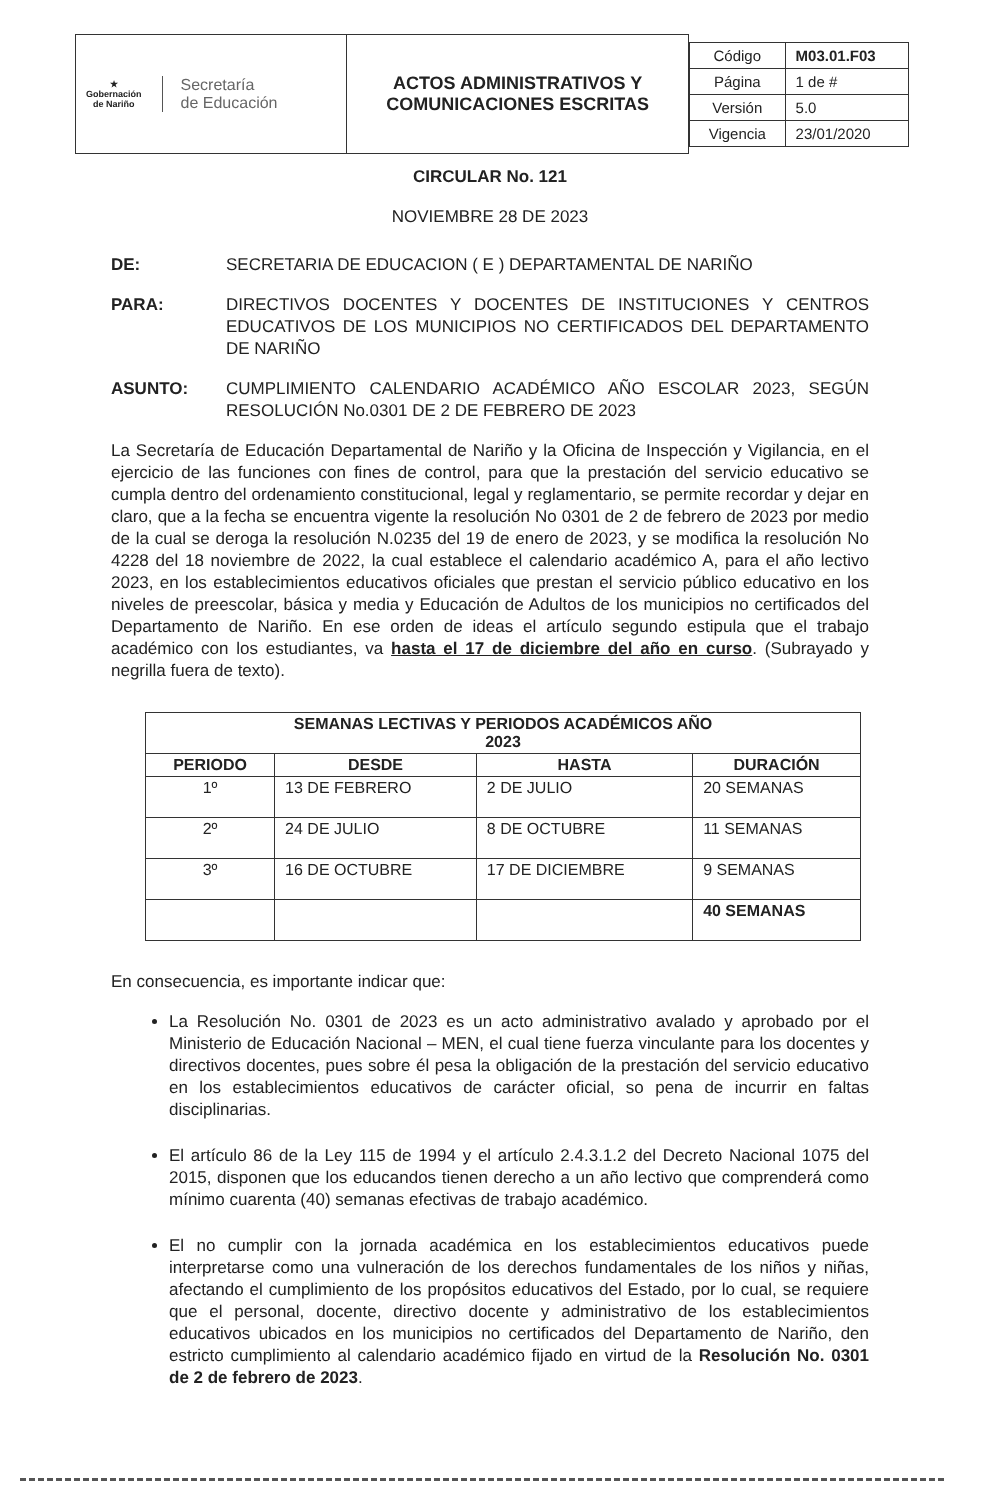| ★ Gobernación de Nariño Secretaría de Educación | ACTOS ADMINISTRATIVOS Y COMUNICACIONES ESCRITAS | / Código / M03.01.F03 / / Página / 1 de # / / Versión / 5.0 / / Vigencia / 23/01/2020 / |
CIRCULAR No. 121
NOVIEMBRE 28 DE 2023
DE: SECRETARIA DE EDUCACION ( E ) DEPARTAMENTAL DE NARIÑO
PARA: DIRECTIVOS DOCENTES Y DOCENTES DE INSTITUCIONES Y CENTROS EDUCATIVOS DE LOS MUNICIPIOS NO CERTIFICADOS DEL DEPARTAMENTO DE NARIÑO
ASUNTO: CUMPLIMIENTO CALENDARIO ACADÉMICO AÑO ESCOLAR 2023, SEGÚN RESOLUCIÓN No.0301 DE 2 DE FEBRERO DE 2023
La Secretaría de Educación Departamental de Nariño y la Oficina de Inspección y Vigilancia, en el ejercicio de las funciones con fines de control, para que la prestación del servicio educativo se cumpla dentro del ordenamiento constitucional, legal y reglamentario, se permite recordar y dejar en claro, que a la fecha se encuentra vigente la resolución No 0301 de 2 de febrero de 2023 por medio de la cual se deroga la resolución N.0235 del 19 de enero de 2023, y se modifica la resolución No 4228 del 18 noviembre de 2022, la cual establece el calendario académico A, para el año lectivo 2023, en los establecimientos educativos oficiales que prestan el servicio público educativo en los niveles de preescolar, básica y media y Educación de Adultos de los municipios no certificados del Departamento de Nariño. En ese orden de ideas el artículo segundo estipula que el trabajo académico con los estudiantes, va hasta el 17 de diciembre del año en curso. (Subrayado y negrilla fuera de texto).
| SEMANAS LECTIVAS Y PERIODOS ACADÉMICOS AÑO 2023 | | | |
| --- | --- | --- | --- |
| PERIODO | DESDE | HASTA | DURACIÓN |
| 1º | 13 DE FEBRERO | 2 DE JULIO | 20 SEMANAS |
| 2º | 24 DE JULIO | 8 DE OCTUBRE | 11 SEMANAS |
| 3º | 16 DE OCTUBRE | 17 DE DICIEMBRE | 9 SEMANAS |
| | | | 40 SEMANAS |
En consecuencia, es importante indicar que:
La Resolución No. 0301 de 2023 es un acto administrativo avalado y aprobado por el Ministerio de Educación Nacional – MEN, el cual tiene fuerza vinculante para los docentes y directivos docentes, pues sobre él pesa la obligación de la prestación del servicio educativo en los establecimientos educativos de carácter oficial, so pena de incurrir en faltas disciplinarias.
El artículo 86 de la Ley 115 de 1994 y el artículo 2.4.3.1.2 del Decreto Nacional 1075 del 2015, disponen que los educandos tienen derecho a un año lectivo que comprenderá como mínimo cuarenta (40) semanas efectivas de trabajo académico.
El no cumplir con la jornada académica en los establecimientos educativos puede interpretarse como una vulneración de los derechos fundamentales de los niños y niñas, afectando el cumplimiento de los propósitos educativos del Estado, por lo cual, se requiere que el personal, docente, directivo docente y administrativo de los establecimientos educativos ubicados en los municipios no certificados del Departamento de Nariño, den estricto cumplimiento al calendario académico fijado en virtud de la Resolución No. 0301 de 2 de febrero de 2023.